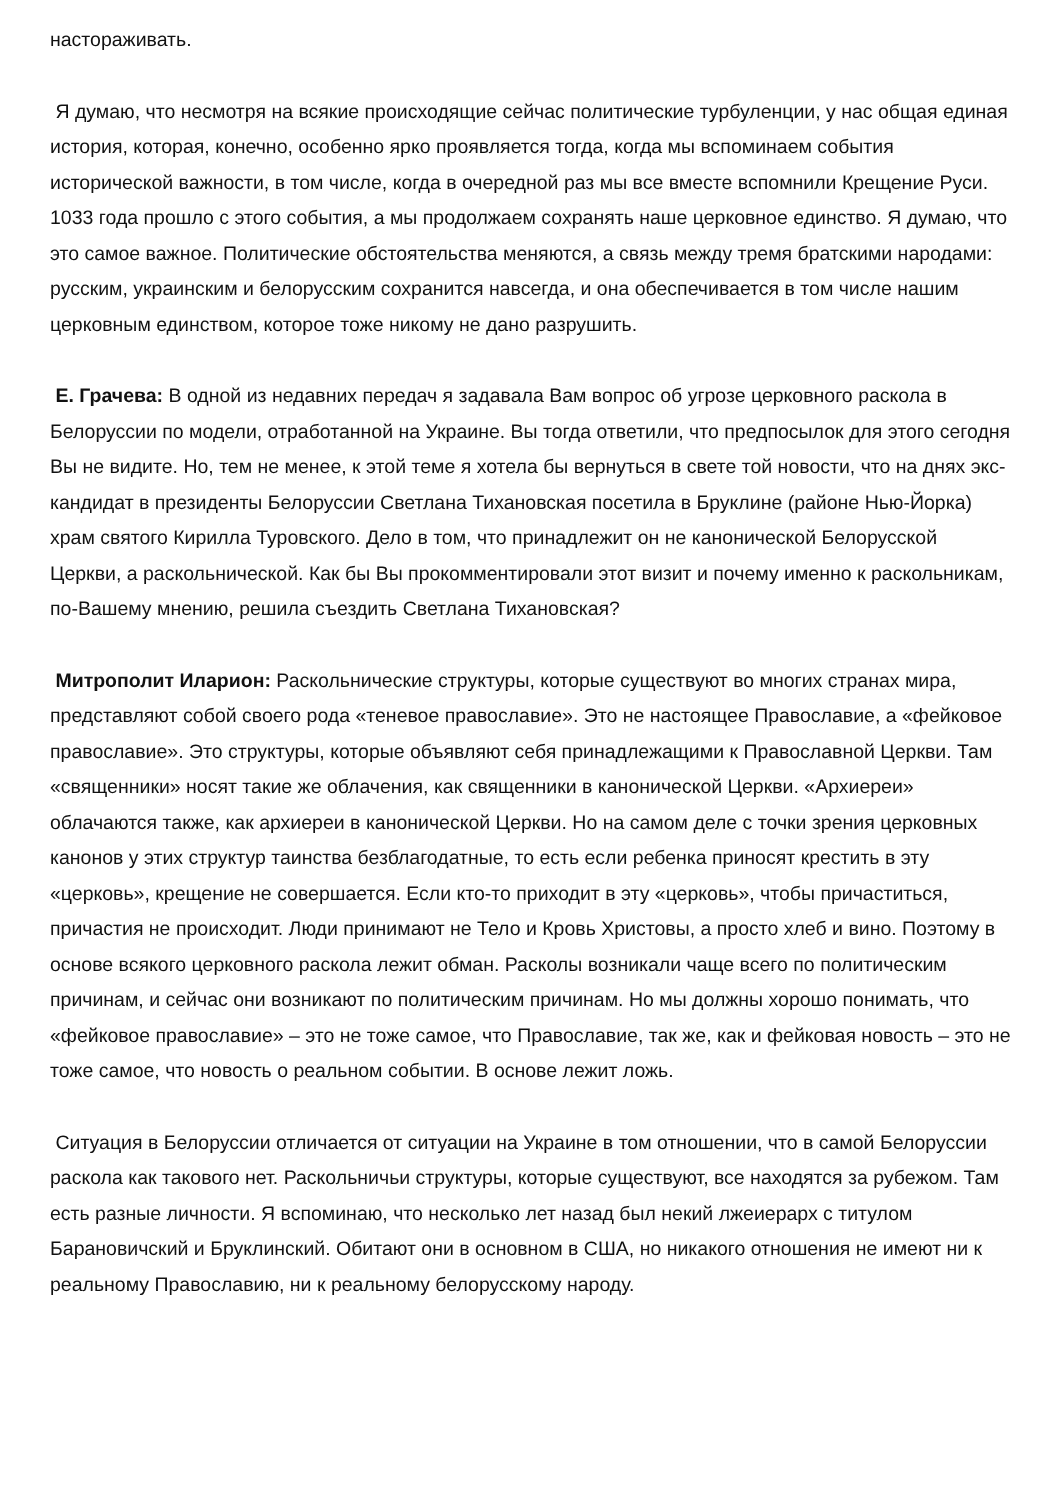настораживать.
Я думаю, что несмотря на всякие происходящие сейчас политические турбуленции, у нас общая единая история, которая, конечно, особенно ярко проявляется тогда, когда мы вспоминаем события исторической важности, в том числе, когда в очередной раз мы все вместе вспомнили Крещение Руси. 1033 года прошло с этого события, а мы продолжаем сохранять наше церковное единство. Я думаю, что это самое важное. Политические обстоятельства меняются, а связь между тремя братскими народами: русским, украинским и белорусским сохранится навсегда, и она обеспечивается в том числе нашим церковным единством, которое тоже никому не дано разрушить.
Е. Грачева: В одной из недавних передач я задавала Вам вопрос об угрозе церковного раскола в Белоруссии по модели, отработанной на Украине. Вы тогда ответили, что предпосылок для этого сегодня Вы не видите. Но, тем не менее, к этой теме я хотела бы вернуться в свете той новости, что на днях экс-кандидат в президенты Белоруссии Светлана Тихановская посетила в Бруклине (районе Нью-Йорка) храм святого Кирилла Туровского. Дело в том, что принадлежит он не канонической Белорусской Церкви, а раскольнической. Как бы Вы прокомментировали этот визит и почему именно к раскольникам, по-Вашему мнению, решила съездить Светлана Тихановская?
Митрополит Иларион: Раскольнические структуры, которые существуют во многих странах мира, представляют собой своего рода «теневое православие». Это не настоящее Православие, а «фейковое православие». Это структуры, которые объявляют себя принадлежащими к Православной Церкви. Там «священники» носят такие же облачения, как священники в канонической Церкви. «Архиереи» облачаются также, как архиереи в канонической Церкви. Но на самом деле с точки зрения церковных канонов у этих структур таинства безблагодатные, то есть если ребенка приносят крестить в эту «церковь», крещение не совершается. Если кто-то приходит в эту «церковь», чтобы причаститься, причастия не происходит. Люди принимают не Тело и Кровь Христовы, а просто хлеб и вино. Поэтому в основе всякого церковного раскола лежит обман. Расколы возникали чаще всего по политическим причинам, и сейчас они возникают по политическим причинам. Но мы должны хорошо понимать, что «фейковое православие» – это не тоже самое, что Православие, так же, как и фейковая новость – это не тоже самое, что новость о реальном событии. В основе лежит ложь.
Ситуация в Белоруссии отличается от ситуации на Украине в том отношении, что в самой Белоруссии раскола как такового нет. Раскольничьи структуры, которые существуют, все находятся за рубежом. Там есть разные личности. Я вспоминаю, что несколько лет назад был некий лжеиерарх с титулом Барановичский и Бруклинский. Обитают они в основном в США, но никакого отношения не имеют ни к реальному Православию, ни к реальному белорусскому народу.